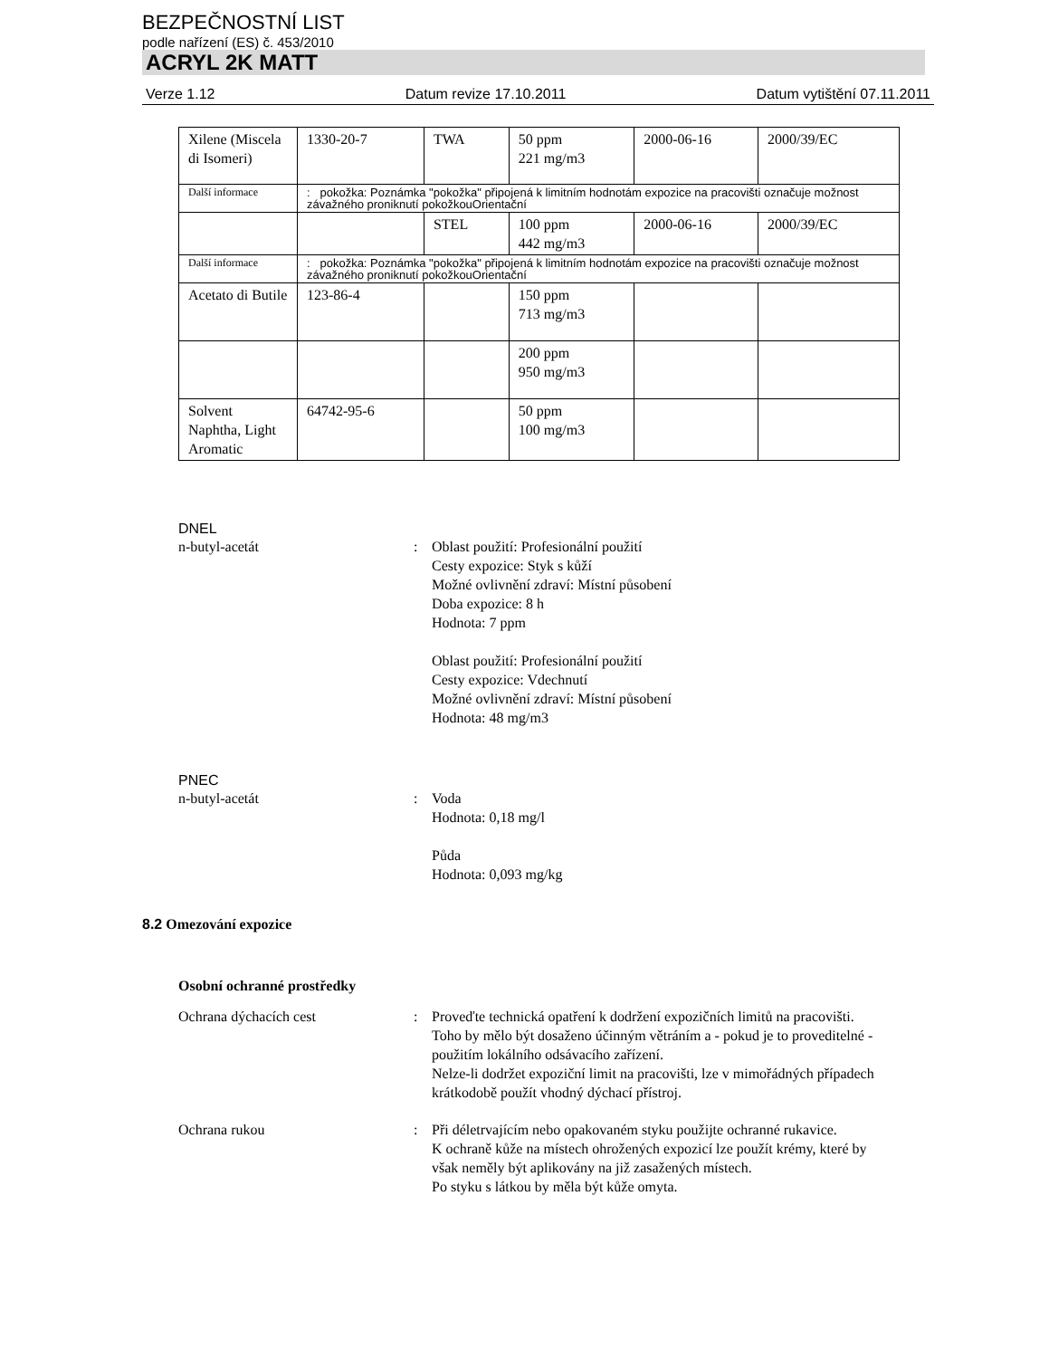BEZPEČNOSTNÍ LIST
podle nařízení (ES) č. 453/2010
ACRYL 2K MATT
Verze 1.12 Datum revize 17.10.2011 Datum vytištění 07.11.2011
| Xilene (Miscela di Isomeri) | 1330-20-7 | TWA | 50 ppm 221 mg/m3 | 2000-06-16 | 2000/39/EC |
| Další informace | : pokožka: Poznámka "pokožka" připojená k limitním hodnotám expozice na pracovišti označuje možnost závažného proniknutí pokožkouOrientační | | | | |
| | | STEL | 100 ppm 442 mg/m3 | 2000-06-16 | 2000/39/EC |
| Další informace | : pokožka: Poznámka "pokožka" připojená k limitním hodnotám expozice na pracovišti označuje možnost závažného proniknutí pokožkouOrientační | | | | |
| Acetato di Butile | 123-86-4 | | 150 ppm 713 mg/m3 | | |
| | | | 200 ppm 950 mg/m3 | | |
| Solvent Naphtha, Light Aromatic | 64742-95-6 | | 50 ppm 100 mg/m3 | | |
DNEL
n-butyl-acetát : Oblast použití: Profesionální použití
Cesty expozice: Styk s kůží
Možné ovlivnění zdraví: Místní působení
Doba expozice: 8 h
Hodnota: 7 ppm
Oblast použití: Profesionální použití
Cesty expozice: Vdechnutí
Možné ovlivnění zdraví: Místní působení
Hodnota: 48 mg/m3
PNEC
n-butyl-acetát : Voda
Hodnota: 0,18 mg/l
Půda
Hodnota: 0,093 mg/kg
8.2 Omezování expozice
Osobní ochranné prostředky
Ochrana dýchacích cest : Proveďte technická opatření k dodržení expozičních limitů na pracovišti.
Toho by mělo být dosaženo účinným větráním a - pokud je to proveditelné - použitím lokálního odsávacího zařízení.
Nelze-li dodržet expoziční limit na pracovišti, lze v mimořádných případech krátkodobě použít vhodný dýchací přístroj.
Ochrana rukou : Při déletrvajícím nebo opakovaném styku použijte ochranné rukavice.
K ochraně kůže na místech ohrožených expozicí lze použít krémy, které by však neměly být aplikovány na již zasažených místech.
Po styku s látkou by měla být kůže omyta.